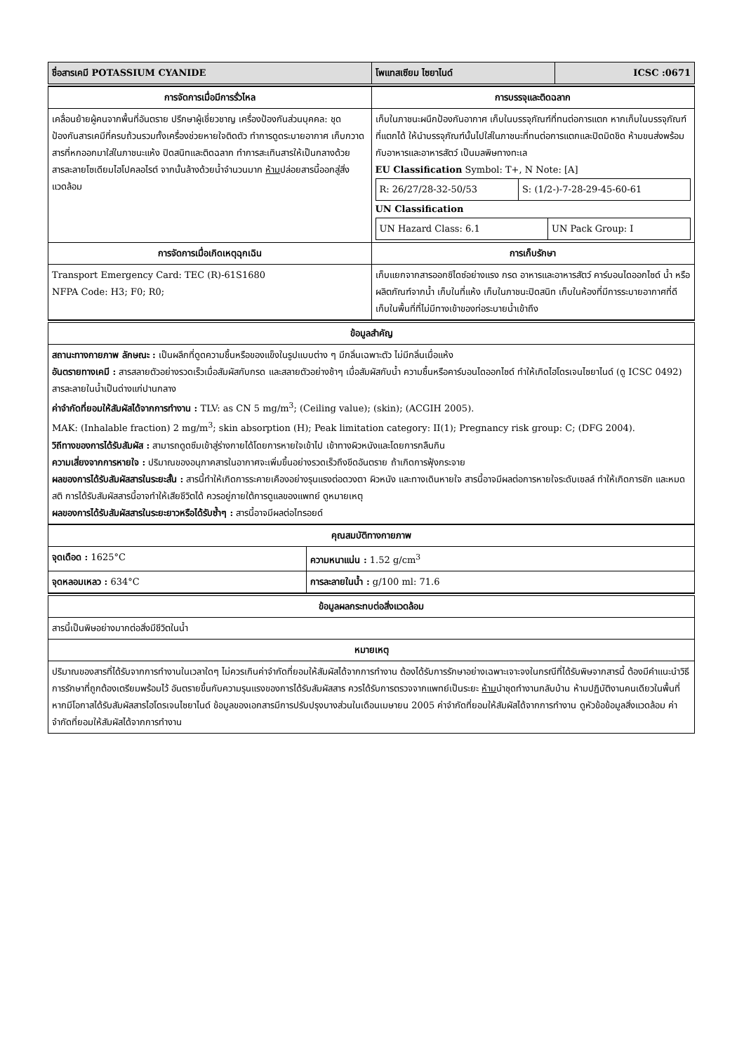| ชื่อสารเคมี POTASSIUM CYANIDE | โพแทสเซียม ไซยาไนด์ | ICSC :0671 |
| การจัดการเมื่อมีการรั่วไหล | การบรรจุและติดฉลาก |
| --- | --- |
| เคลื่อนย้ายผู้คนจากพื้นที่อันตราย ปรึกษาผู้เชี่ยวชาญ เครื่องป้องกันส่วนบุคคล: ชุดป้องกันสารเคมีที่ครบถ้วนรวมทั้งเครื่องช่วยหายใจติดตัว ทำการดูดระบายอากาศ เก็บกวาดสารที่หกออกมาใส่ในภาชนะแห้ง ปิดสนิทและติดฉลาก ทำการสะเทินสารให้เป็นกลางด้วยสารละลายโซเดียมไฮโปคลอไรต์ จากนั้นล้างด้วยน้ำจำนวนมาก ห้าม ปล่อยสารนี้ออกสู่สิ่งแวดล้อม | เก็บในภาชนะผนึกป้องกันอากาศ เก็บในบรรจุภัณฑ์ที่ทนต่อการแตก หากเก็บในบรรจุภัณฑ์ที่แตกได้ ให้นำบรรจุภัณฑ์นั้นไปใส่ในภาชนะที่ทนต่อการแตกและปิดมิดชิด ห้ามขนส่งพร้อมกับอาหารและอาหารสัตว์ เป็นมลพิษทางทะเล EU Classification Symbol: T+, N Note: [A] / R: 26/27/28-32-50/53 / S: (1/2-)-7-28-29-45-60-61 / UN Classification / UN Hazard Class: 6.1 / UN Pack Group: I / |
| การจัดการเมื่อเกิดเหตุฉุกเฉิน | การเก็บรักษา |
| Transport Emergency Card: TEC (R)-61S1680 NFPA Code: H3; F0; R0; | เก็บแยกจากสารออกซิไดซ์อย่างแรง กรด อาหารและอาหารสัตว์ คาร์บอนไดออกไซด์ น้ำ หรือผลิตภัณฑ์จากน้ำ เก็บในที่แห้ง เก็บในภาชนะปิดสนิท เก็บในห้องที่มีการระบายอากาศที่ดี เก็บในพื้นที่ที่ไม่มีทางเข้าของท่อระบายน้ำเข้าถึง |
| ข้อมูลสำคัญ |
| --- |
| สถานะทางกายภาพ ลักษณะ : เป็นผลึกที่ดูดความชื้นหรือของแข็งในรูปแบบต่าง ๆ มีกลิ่นเฉพาะตัว ไม่มีกลิ่นเมื่อแห้ง อันตรายทางเคมี : สารสลายตัวอย่างรวดเร็วเมื่อสัมผัสกับกรด และสลายตัวอย่างช้าๆ เมื่อสัมผัสกับน้ำ ความชื้นหรือคาร์บอนไดออกไซด์ ทำให้เกิดไฮโดรเจนไซยาไนด์ (ดู ICSC 0492) สารละลายในน้ำเป็นด่างแก่ปานกลาง ค่าจำกัดที่ยอมให้สัมผัสได้จากการทำงาน : TLV: as CN 5 mg/m<sup>3</sup>; (Ceiling value); (skin); (ACGIH 2005). MAK: (Inhalable fraction) 2 mg/m<sup>3</sup>; skin absorption (H); Peak limitation category: II(1); Pregnancy risk group: C; (DFG 2004). วิถีทางของการได้รับสัมผัส : สามารถดูดซึมเข้าสู่ร่างกายได้โดยการหายใจเข้าไป เข้าทางผิวหนังและโดยการกลืนกิน ความเสี่ยงจากการหายใจ : ปริมาณของอนุภาคสารในอากาศจะเพิ่มขึ้นอย่างรวดเร็วถึงขีดอันตราย ถ้าเกิดการฟุ้งกระจาย ผลของการได้รับสัมผัสสารในระยะสั้น : สารนี้ทำให้เกิดการระคายเคืองอย่างรุนแรงต่อดวงตา ผิวหนัง และทางเดินหายใจ สารนี้อาจมีผลต่อการหายใจระดับเซลล์ ทำให้เกิดการชัก และหมดสติ การได้รับสัมผัสสารนี้อาจทำให้เสียชีวิตได้ ควรอยู่ภายใต้การดูแลของแพทย์ ดูหมายเหตุ ผลของการได้รับสัมผัสสารในระยะยาวหรือได้รับซ้ำๆ : สารนี้อาจมีผลต่อไทรอยด์ |
| คุณสมบัติทางกายภาพ | |
| --- | --- |
| จุดเดือด : 1625°C | ความหนาแน่น : 1.52 g/cm<sup>3</sup> |
| จุดหลอมเหลว : 634°C | การละลายในน้ำ : g/100 ml: 71.6 |
| ข้อมูลผลกระทบต่อสิ่งแวดล้อม |
| --- |
| สารนี้เป็นพิษอย่างมากต่อสิ่งมีชีวิตในน้ำ |
| หมายเหตุ |
| ปริมาณของสารที่ได้รับจากการทำงานในเวลาใดๆ ไม่ควรเกินค่าจำกัดที่ยอมให้สัมผัสได้จากการทำงาน ต้องได้รับการรักษาอย่างเฉพาะเจาะจงในกรณีที่ได้รับพิษจากสารนี้ ต้องมีคำแนะนำวิธีการรักษาที่ถูกต้องเตรียมพร้อมไว้ อันตรายขึ้นกับความรุนแรงของการได้รับสัมผัสสาร ควรได้รับการตรวจจากแพทย์เป็นระยะ ห้าม นำชุดทำงานกลับบ้าน ห้ามปฏิบัติงานคนเดียวในพื้นที่หากมีโอกาสได้รับสัมผัสสารไฮโดรเจนไซยาไนด์ ข้อมูลของเอกสารมีการปรับปรุงบางส่วนในเดือนเมษายน 2005 ค่าจำกัดที่ยอมให้สัมผัสได้จากการทำงาน ดูหัวข้อข้อมูลสิ่งแวดล้อม ค่าจำกัดที่ยอมให้สัมผัสได้จากการทำงาน |